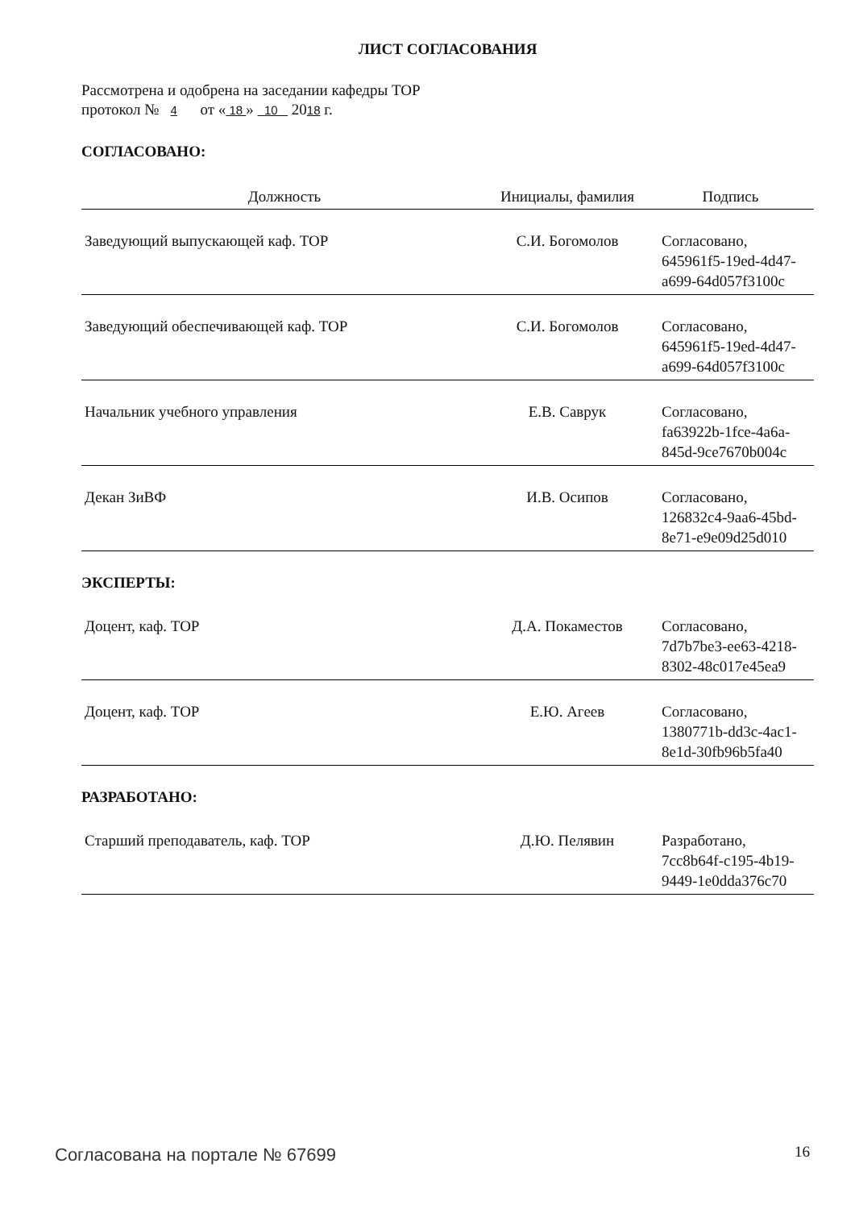ЛИСТ СОГЛАСОВАНИЯ
Рассмотрена и одобрена на заседании кафедры ТОР
протокол № 4 от « 18 » 10 2018 г.
СОГЛАСОВАНО:
| Должность | Инициалы, фамилия | Подпись |
| --- | --- | --- |
| Заведующий выпускающей каф. ТОР | С.И. Богомолов | Согласовано, 645961f5-19ed-4d47-a699-64d057f3100c |
| Заведующий обеспечивающей каф. ТОР | С.И. Богомолов | Согласовано, 645961f5-19ed-4d47-a699-64d057f3100c |
| Начальник учебного управления | Е.В. Саврук | Согласовано, fa63922b-1fce-4a6a-845d-9ce7670b004c |
| Декан ЗиВФ | И.В. Осипов | Согласовано, 126832c4-9aa6-45bd-8e71-e9e09d25d010 |
ЭКСПЕРТЫ:
| Доцент, каф. ТОР | Д.А. Покаместов | Согласовано, 7d7b7be3-ee63-4218-8302-48c017e45ea9 |
| Доцент, каф. ТОР | Е.Ю. Агеев | Согласовано, 1380771b-dd3c-4ac1-8e1d-30fb96b5fa40 |
РАЗРАБОТАНО:
| Старший преподаватель, каф. ТОР | Д.Ю. Пелявин | Разработано, 7cc8b64f-c195-4b19-9449-1e0dda376c70 |
Согласована на портале № 67699 16